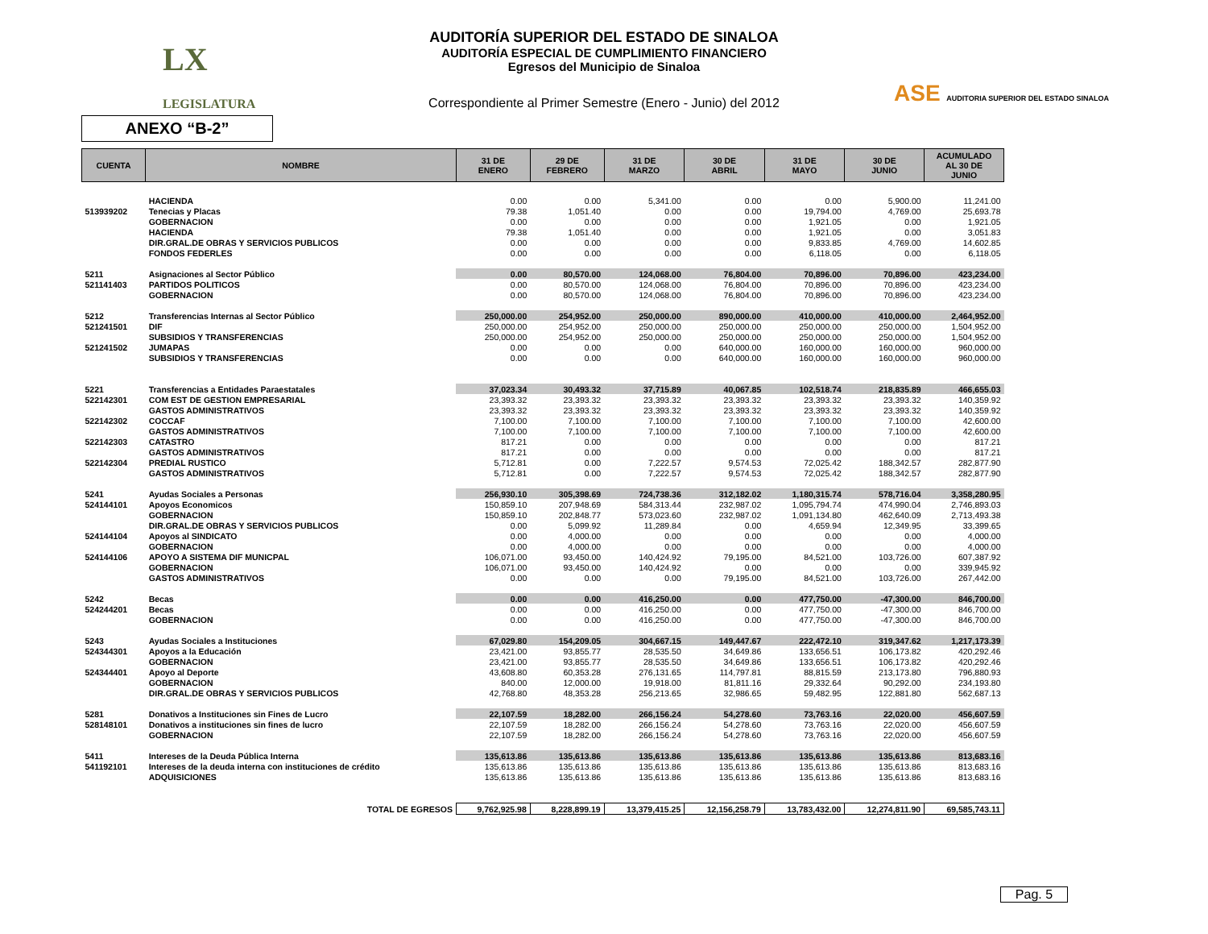LX
LEGISLATURA
ASE AUDITORIA SUPERIOR DEL ESTADO SINALOA
AUDITORÍA SUPERIOR DEL ESTADO DE SINALOA
AUDITORÍA ESPECIAL DE CUMPLIMIENTO FINANCIERO
Egresos del Municipio de Sinaloa
Correspondiente al Primer Semestre (Enero - Junio) del 2012
ANEXO “B-2”
| CUENTA | NOMBRE | 31 DE ENERO | 29 DE FEBRERO | 31 DE MARZO | 30 DE ABRIL | 31 DE MAYO | 30 DE JUNIO | ACUMULADO AL 30 DE JUNIO |
| --- | --- | --- | --- | --- | --- | --- | --- | --- |
| | HACIENDA | 0.00 | 0.00 | 5,341.00 | 0.00 | 0.00 | 5,900.00 | 11,241.00 |
| 513939202 | Tenecias y Placas | 79.38 | 1,051.40 | 0.00 | 0.00 | 19,794.00 | 4,769.00 | 25,693.78 |
| | GOBERNACION | 0.00 | 0.00 | 0.00 | 0.00 | 1,921.05 | 0.00 | 1,921.05 |
| | HACIENDA | 79.38 | 1,051.40 | 0.00 | 0.00 | 1,921.05 | 0.00 | 3,051.83 |
| | DIR.GRAL.DE OBRAS Y SERVICIOS PUBLICOS | 0.00 | 0.00 | 0.00 | 0.00 | 9,833.85 | 4,769.00 | 14,602.85 |
| | FONDOS FEDERLES | 0.00 | 0.00 | 0.00 | 0.00 | 6,118.05 | 0.00 | 6,118.05 |
| 5211 | Asignaciones al Sector Público | 0.00 | 80,570.00 | 124,068.00 | 76,804.00 | 70,896.00 | 70,896.00 | 423,234.00 |
| 521141403 | PARTIDOS POLITICOS | 0.00 | 80,570.00 | 124,068.00 | 76,804.00 | 70,896.00 | 70,896.00 | 423,234.00 |
| | GOBERNACION | 0.00 | 80,570.00 | 124,068.00 | 76,804.00 | 70,896.00 | 70,896.00 | 423,234.00 |
| 5212 | Transferencias Internas al Sector Público | 250,000.00 | 254,952.00 | 250,000.00 | 890,000.00 | 410,000.00 | 410,000.00 | 2,464,952.00 |
| 521241501 | DIF | 250,000.00 | 254,952.00 | 250,000.00 | 250,000.00 | 250,000.00 | 250,000.00 | 1,504,952.00 |
| | SUBSIDIOS Y TRANSFERENCIAS | 250,000.00 | 254,952.00 | 250,000.00 | 250,000.00 | 250,000.00 | 250,000.00 | 1,504,952.00 |
| 521241502 | JUMAPAS | 0.00 | 0.00 | 0.00 | 640,000.00 | 160,000.00 | 160,000.00 | 960,000.00 |
| | SUBSIDIOS Y TRANSFERENCIAS | 0.00 | 0.00 | 0.00 | 640,000.00 | 160,000.00 | 160,000.00 | 960,000.00 |
| 5221 | Transferencias a Entidades Paraestatales | 37,023.34 | 30,493.32 | 37,715.89 | 40,067.85 | 102,518.74 | 218,835.89 | 466,655.03 |
| 522142301 | COM EST DE GESTION EMPRESARIAL | 23,393.32 | 23,393.32 | 23,393.32 | 23,393.32 | 23,393.32 | 23,393.32 | 140,359.92 |
| | GASTOS ADMINISTRATIVOS | 23,393.32 | 23,393.32 | 23,393.32 | 23,393.32 | 23,393.32 | 23,393.32 | 140,359.92 |
| 522142302 | COCCAF | 7,100.00 | 7,100.00 | 7,100.00 | 7,100.00 | 7,100.00 | 7,100.00 | 42,600.00 |
| | GASTOS ADMINISTRATIVOS | 7,100.00 | 7,100.00 | 7,100.00 | 7,100.00 | 7,100.00 | 7,100.00 | 42,600.00 |
| 522142303 | CATASTRO | 817.21 | 0.00 | 0.00 | 0.00 | 0.00 | 0.00 | 817.21 |
| | GASTOS ADMINISTRATIVOS | 817.21 | 0.00 | 0.00 | 0.00 | 0.00 | 0.00 | 817.21 |
| 522142304 | PREDIAL RUSTICO | 5,712.81 | 0.00 | 7,222.57 | 9,574.53 | 72,025.42 | 188,342.57 | 282,877.90 |
| | GASTOS ADMINISTRATIVOS | 5,712.81 | 0.00 | 7,222.57 | 9,574.53 | 72,025.42 | 188,342.57 | 282,877.90 |
| 5241 | Ayudas Sociales a Personas | 256,930.10 | 305,398.69 | 724,738.36 | 312,182.02 | 1,180,315.74 | 578,716.04 | 3,358,280.95 |
| 524144101 | Apoyos Economicos | 150,859.10 | 207,948.69 | 584,313.44 | 232,987.02 | 1,095,794.74 | 474,990.04 | 2,746,893.03 |
| | GOBERNACION | 150,859.10 | 202,848.77 | 573,023.60 | 232,987.02 | 1,091,134.80 | 462,640.09 | 2,713,493.38 |
| | DIR.GRAL.DE OBRAS Y SERVICIOS PUBLICOS | 0.00 | 5,099.92 | 11,289.84 | 0.00 | 4,659.94 | 12,349.95 | 33,399.65 |
| 524144104 | Apoyos al SINDICATO | 0.00 | 4,000.00 | 0.00 | 0.00 | 0.00 | 0.00 | 4,000.00 |
| | GOBERNACION | 0.00 | 4,000.00 | 0.00 | 0.00 | 0.00 | 0.00 | 4,000.00 |
| 524144106 | APOYO A SISTEMA DIF MUNICPAL | 106,071.00 | 93,450.00 | 140,424.92 | 79,195.00 | 84,521.00 | 103,726.00 | 607,387.92 |
| | GOBERNACION | 106,071.00 | 93,450.00 | 140,424.92 | 0.00 | 0.00 | 0.00 | 339,945.92 |
| | GASTOS ADMINISTRATIVOS | 0.00 | 0.00 | 0.00 | 79,195.00 | 84,521.00 | 103,726.00 | 267,442.00 |
| 5242 | Becas | 0.00 | 0.00 | 416,250.00 | 0.00 | 477,750.00 | -47,300.00 | 846,700.00 |
| 524244201 | Becas | 0.00 | 0.00 | 416,250.00 | 0.00 | 477,750.00 | -47,300.00 | 846,700.00 |
| | GOBERNACION | 0.00 | 0.00 | 416,250.00 | 0.00 | 477,750.00 | -47,300.00 | 846,700.00 |
| 5243 | Ayudas Sociales a Instituciones | 67,029.80 | 154,209.05 | 304,667.15 | 149,447.67 | 222,472.10 | 319,347.62 | 1,217,173.39 |
| 524344301 | Apoyos a la Educación | 23,421.00 | 93,855.77 | 28,535.50 | 34,649.86 | 133,656.51 | 106,173.82 | 420,292.46 |
| | GOBERNACION | 23,421.00 | 93,855.77 | 28,535.50 | 34,649.86 | 133,656.51 | 106,173.82 | 420,292.46 |
| 524344401 | Apoyo al Deporte | 43,608.80 | 60,353.28 | 276,131.65 | 114,797.81 | 88,815.59 | 213,173.80 | 796,880.93 |
| | GOBERNACION | 840.00 | 12,000.00 | 19,918.00 | 81,811.16 | 29,332.64 | 90,292.00 | 234,193.80 |
| | DIR.GRAL.DE OBRAS Y SERVICIOS PUBLICOS | 42,768.80 | 48,353.28 | 256,213.65 | 32,986.65 | 59,482.95 | 122,881.80 | 562,687.13 |
| 5281 | Donativos a Instituciones sin Fines de Lucro | 22,107.59 | 18,282.00 | 266,156.24 | 54,278.60 | 73,763.16 | 22,020.00 | 456,607.59 |
| 528148101 | Donativos a instituciones sin fines de lucro | 22,107.59 | 18,282.00 | 266,156.24 | 54,278.60 | 73,763.16 | 22,020.00 | 456,607.59 |
| | GOBERNACION | 22,107.59 | 18,282.00 | 266,156.24 | 54,278.60 | 73,763.16 | 22,020.00 | 456,607.59 |
| 5411 | Intereses de la Deuda Pública Interna | 135,613.86 | 135,613.86 | 135,613.86 | 135,613.86 | 135,613.86 | 135,613.86 | 813,683.16 |
| 541192101 | Intereses de la deuda interna con instituciones de crédito | 135,613.86 | 135,613.86 | 135,613.86 | 135,613.86 | 135,613.86 | 135,613.86 | 813,683.16 |
| | ADQUISICIONES | 135,613.86 | 135,613.86 | 135,613.86 | 135,613.86 | 135,613.86 | 135,613.86 | 813,683.16 |
| | TOTAL DE EGRESOS | 9,762,925.98 | 8,228,899.19 | 13,379,415.25 | 12,156,258.79 | 13,783,432.00 | 12,274,811.90 | 69,585,743.11 |
Pag. 5